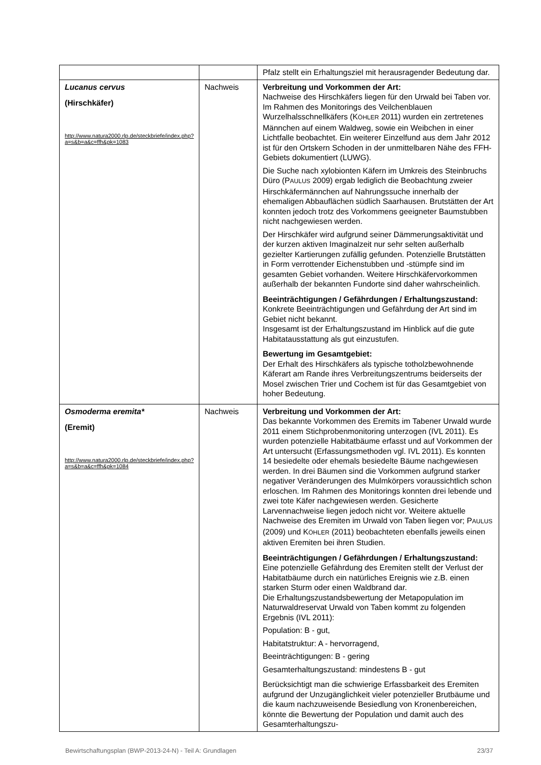| | | Pfalz stellt ein Erhaltungsziel mit herausragender Bedeutung dar. |
| Lucanus cervus (Hirschkäfer) http://www.natura2000.rlp.de/steckbriefe/index.php?a=s&b=a&c=ffh&pk=1083 | Nachweis | Verbreitung und Vorkommen der Art: Nachweise des Hirschkäfers liegen für den Urwald bei Taben vor. Im Rahmen des Monitorings des Veilchenblauen Wurzelhalsschnellkäfers (K ÖHLER 2011) wurden ein zertretenes Männchen auf einem Waldweg, sowie ein Weibchen in einer Lichtfalle beobachtet. Ein weiterer Einzelfund aus dem Jahr 2012 ist für den Ortskern Schoden in der unmittelbaren Nähe des FFH-Gebiets dokumentiert (LUWG). Die Suche nach xylobionten Käfern im Umkreis des Steinbruchs Düro (P AULUS 2009) ergab lediglich die Beobachtung zweier Hirschkäfermännchen auf Nahrungssuche innerhalb der ehemaligen Abbauflächen südlich Saarhausen. Brutstätten der Art konnten jedoch trotz des Vorkommens geeigneter Baumstubben nicht nachgewiesen werden. Der Hirschkäfer wird aufgrund seiner Dämmerungsaktivität und der kurzen aktiven Imaginalzeit nur sehr selten außerhalb gezielter Kartierungen zufällig gefunden. Potenzielle Brutstätten in Form verrottender Eichenstubben und -stümpfe sind im gesamten Gebiet vorhanden. Weitere Hirschkäfervorkommen außerhalb der bekannten Fundorte sind daher wahrscheinlich. Beeinträchtigungen / Gefährdungen / Erhaltungszustand: Konkrete Beeinträchtigungen und Gefährdung der Art sind im Gebiet nicht bekannt. Insgesamt ist der Erhaltungszustand im Hinblick auf die gute Habitatausstattung als gut einzustufen. Bewertung im Gesamtgebiet: Der Erhalt des Hirschkäfers als typische totholzbewohnende Käferart am Rande ihres Verbreitungszentrums beiderseits der Mosel zwischen Trier und Cochem ist für das Gesamtgebiet von hoher Bedeutung. |
| Osmoderma eremita* (Eremit) http://www.natura2000.rlp.de/steckbriefe/index.php?a=s&b=a&c=ffh&pk=1084 | Nachweis | Verbreitung und Vorkommen der Art: Das bekannte Vorkommen des Eremits im Tabener Urwald wurde 2011 einem Stichprobenmonitoring unterzogen (IVL 2011). Es wurden potenzielle Habitatbäume erfasst und auf Vorkommen der Art untersucht (Erfassungsmethoden vgl. IVL 2011). Es konnten 14 besiedelte oder ehemals besiedelte Bäume nachgewiesen werden. In drei Bäumen sind die Vorkommen aufgrund starker negativer Veränderungen des Mulmkörpers voraussichtlich schon erloschen. Im Rahmen des Monitorings konnten drei lebende und zwei tote Käfer nachgewiesen werden. Gesicherte Larvennachweise liegen jedoch nicht vor. Weitere aktuelle Nachweise des Eremiten im Urwald von Taben liegen vor; P AULUS (2009) und K ÖHLER (2011) beobachteten ebenfalls jeweils einen aktiven Eremiten bei ihren Studien. Beeinträchtigungen / Gefährdungen / Erhaltungszustand: Eine potenzielle Gefährdung des Eremiten stellt der Verlust der Habitatbäume durch ein natürliches Ereignis wie z.B. einen starken Sturm oder einen Waldbrand dar. Die Erhaltungszustandsbewertung der Metapopulation im Naturwaldreservat Urwald von Taben kommt zu folgenden Ergebnis (IVL 2011): Population: B - gut, Habitatstruktur: A - hervorragend, Beeinträchtigungen: B - gering Gesamterhaltungszustand: mindestens B - gut Berücksichtigt man die schwierige Erfassbarkeit des Eremiten aufgrund der Unzugänglichkeit vieler potenzieller Brutbäume und die kaum nachzuweisende Besiedlung von Kronenbereichen, könnte die Bewertung der Population und damit auch des Gesamterhaltungszu- |
Bewirtschaftungsplan (BWP-2013-24-N) - Teil A: Grundlagen 23/37